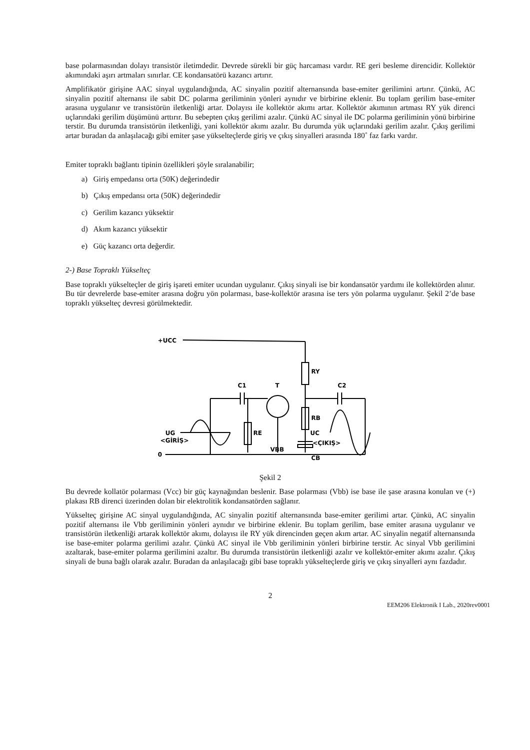base polarmasından dolayı transistör iletimdedir. Devrede sürekli bir güç harcaması vardır. RE geri besleme direncidir. Kollektör akımındaki aşırı artmaları sınırlar. CE kondansatörü kazancı artırır.
Amplifikatör girişine AAC sinyal uygulandığında, AC sinyalin pozitif alternansında base-emiter gerilimini artırır. Çünkü, AC sinyalin pozitif alternansı ile sabit DC polarma geriliminin yönleri aynıdır ve birbirine eklenir. Bu toplam gerilim base-emiter arasına uygulanır ve transistörün iletkenliği artar. Dolayısı ile kollektör akımı artar. Kollektör akımının artması RY yük direnci uçlarındaki gerilim düşümünü arttırır. Bu sebepten çıkış gerilimi azalır. Çünkü AC sinyal ile DC polarma geriliminin yönü birbirine terstir. Bu durumda transistörün iletkenliği, yani kollektör akımı azalır. Bu durumda yük uçlarındaki gerilim azalır. Çıkış gerilimi artar buradan da anlaşılacağı gibi emiter şase yükselteçlerde giriş ve çıkış sinyalleri arasında 180˚ faz farkı vardır.
Emiter topraklı bağlantı tipinin özellikleri şöyle sıralanabilir;
a) Giriş empedansı orta (50K) değerindedir
b) Çıkış empedansı orta (50K) değerindedir
c) Gerilim kazancı yüksektir
d) Akım kazancı yüksektir
e) Güç kazancı orta değerdir.
2-) Base Topraklı Yükselteç
Base topraklı yükselteçler de giriş işareti emiter ucundan uygulanır. Çıkış sinyali ise bir kondansatör yardımı ile kollektörden alınır. Bu tür devrelerde base-emiter arasına doğru yön polarması, base-kollektör arasına ise ters yön polarma uygulanır. Şekil 2’de base topraklı yükselteç devresi görülmektedir.
+UCC
RY
RB
C1
T
C2
RE
VBB
CB
0
UG
<GİRİŞ>
UC
<ÇIKIŞ>
Şekil 2
Bu devrede kollatör polarması (Vcc) bir güç kaynağından beslenir. Base polarması (Vbb) ise base ile şase arasına konulan ve (+) plakası RB direnci üzerinden dolan bir elektrolitik kondansatörden sağlanır.
Yükselteç girişine AC sinyal uygulandığında, AC sinyalin pozitif alternansında base-emiter gerilimi artar. Çünkü, AC sinyalin pozitif alternansı ile Vbb geriliminin yönleri aynıdır ve birbirine eklenir. Bu toplam gerilim, base emiter arasına uygulanır ve transistörün iletkenliği artarak kollektör akımı, dolayısı ile RY yük direncinden geçen akım artar. AC sinyalin negatif alternansında ise base-emiter polarma gerilimi azalır. Çünkü AC sinyal ile Vbb geriliminin yönleri birbirine terstir. Ac sinyal Vbb gerilimini azaltarak, base-emiter polarma gerilimini azaltır. Bu durumda transistörün iletkenliği azalır ve kollektör-emiter akımı azalır. Çıkış sinyali de buna bağlı olarak azalır. Buradan da anlaşılacağı gibi base topraklı yükselteçlerde giriş ve çıkış sinyalleri aynı fazdadır.
2
EEM206 Elektronik I Lab., 2020rev0001